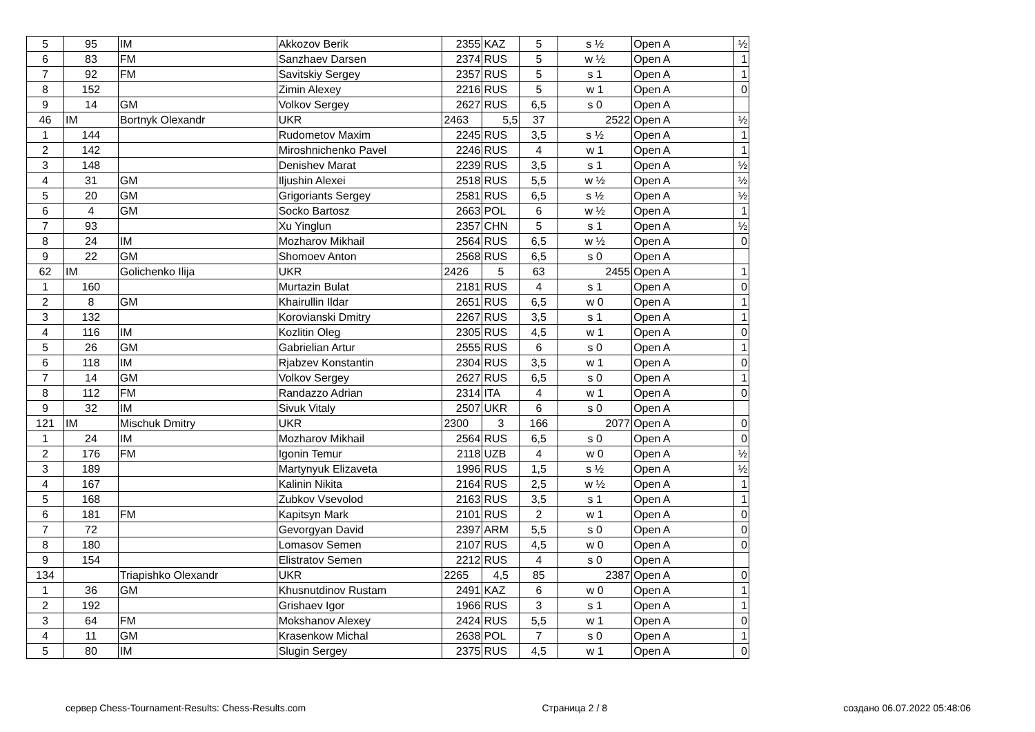| 5 | 95 | IM | Akkozov Berik | 2355 | KAZ | 5 | s ½ | Open A | ½ |
| 6 | 83 | FM | Sanzhaev Darsen | 2374 | RUS | 5 | w ½ | Open A | 1 |
| 7 | 92 | FM | Savitskiy Sergey | 2357 | RUS | 5 | s 1 | Open A | 1 |
| 8 | 152 | | Zimin Alexey | 2216 | RUS | 5 | w 1 | Open A | 0 |
| 9 | 14 | GM | Volkov Sergey | 2627 | RUS | 6,5 | s 0 | Open A | |
| 46 | IM | Bortnyk Olexandr | UKR | 2463 | 5,5 | 37 | 2522 | Open A | ½ |
| 1 | 144 | | Rudometov Maxim | 2245 | RUS | 3,5 | s ½ | Open A | 1 |
| 2 | 142 | | Miroshnichenko Pavel | 2246 | RUS | 4 | w 1 | Open A | 1 |
| 3 | 148 | | Denishev Marat | 2239 | RUS | 3,5 | s 1 | Open A | ½ |
| 4 | 31 | GM | Iljushin Alexei | 2518 | RUS | 5,5 | w ½ | Open A | ½ |
| 5 | 20 | GM | Grigoriants Sergey | 2581 | RUS | 6,5 | s ½ | Open A | ½ |
| 6 | 4 | GM | Socko Bartosz | 2663 | POL | 6 | w ½ | Open A | 1 |
| 7 | 93 | | Xu Yinglun | 2357 | CHN | 5 | s 1 | Open A | ½ |
| 8 | 24 | IM | Mozharov Mikhail | 2564 | RUS | 6,5 | w ½ | Open A | 0 |
| 9 | 22 | GM | Shomoev Anton | 2568 | RUS | 6,5 | s 0 | Open A | |
| 62 | IM | Golichenko Ilija | UKR | 2426 | 5 | 63 | 2455 | Open A | 1 |
| 1 | 160 | | Murtazin Bulat | 2181 | RUS | 4 | s 1 | Open A | 0 |
| 2 | 8 | GM | Khairullin Ildar | 2651 | RUS | 6,5 | w 0 | Open A | 1 |
| 3 | 132 | | Korovianski Dmitry | 2267 | RUS | 3,5 | s 1 | Open A | 1 |
| 4 | 116 | IM | Kozlitin Oleg | 2305 | RUS | 4,5 | w 1 | Open A | 0 |
| 5 | 26 | GM | Gabrielian Artur | 2555 | RUS | 6 | s 0 | Open A | 1 |
| 6 | 118 | IM | Rjabzev Konstantin | 2304 | RUS | 3,5 | w 1 | Open A | 0 |
| 7 | 14 | GM | Volkov Sergey | 2627 | RUS | 6,5 | s 0 | Open A | 1 |
| 8 | 112 | FM | Randazzo Adrian | 2314 | ITA | 4 | w 1 | Open A | 0 |
| 9 | 32 | IM | Sivuk Vitaly | 2507 | UKR | 6 | s 0 | Open A | |
| 121 | IM | Mischuk Dmitry | UKR | 2300 | 3 | 166 | 2077 | Open A | 0 |
| 1 | 24 | IM | Mozharov Mikhail | 2564 | RUS | 6,5 | s 0 | Open A | 0 |
| 2 | 176 | FM | Igonin Temur | 2118 | UZB | 4 | w 0 | Open A | ½ |
| 3 | 189 | | Martynyuk Elizaveta | 1996 | RUS | 1,5 | s ½ | Open A | ½ |
| 4 | 167 | | Kalinin Nikita | 2164 | RUS | 2,5 | w ½ | Open A | 1 |
| 5 | 168 | | Zubkov Vsevolod | 2163 | RUS | 3,5 | s 1 | Open A | 1 |
| 6 | 181 | FM | Kapitsyn Mark | 2101 | RUS | 2 | w 1 | Open A | 0 |
| 7 | 72 | | Gevorgyan David | 2397 | ARM | 5,5 | s 0 | Open A | 0 |
| 8 | 180 | | Lomasov Semen | 2107 | RUS | 4,5 | w 0 | Open A | 0 |
| 9 | 154 | | Elistratov Semen | 2212 | RUS | 4 | s 0 | Open A | |
| 134 | | Triapishko Olexandr | UKR | 2265 | 4,5 | 85 | 2387 | Open A | 0 |
| 1 | 36 | GM | Khusnutdinov Rustam | 2491 | KAZ | 6 | w 0 | Open A | 1 |
| 2 | 192 | | Grishaev Igor | 1966 | RUS | 3 | s 1 | Open A | 1 |
| 3 | 64 | FM | Mokshanov Alexey | 2424 | RUS | 5,5 | w 1 | Open A | 0 |
| 4 | 11 | GM | Krasenkow Michal | 2638 | POL | 7 | s 0 | Open A | 1 |
| 5 | 80 | IM | Slugin Sergey | 2375 | RUS | 4,5 | w 1 | Open A | 0 |
сервер Chess-Tournament-Results: Chess-Results.com Страница 2 / 8 создано 06.07.2022 05:48:06